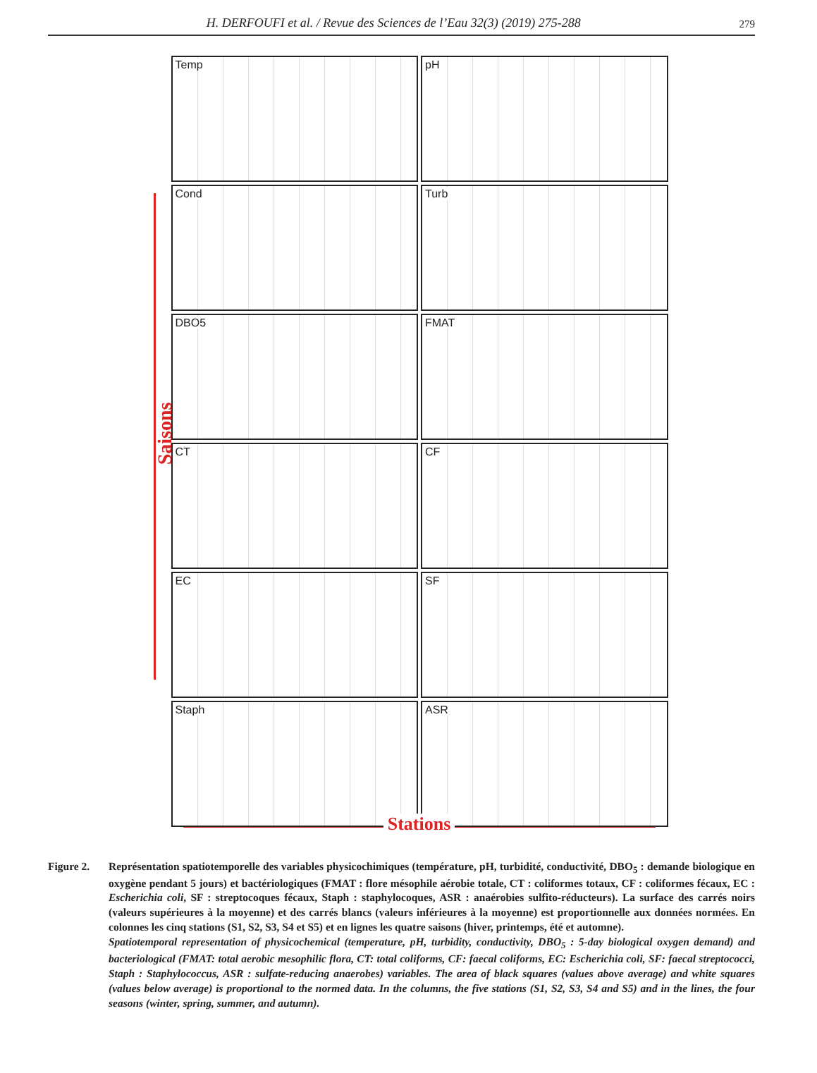H. DERFOUFI et al. / Revue des Sciences de l’Eau 32(3) (2019) 275-288
279
Saisons
Temp
pH
Cond
Turb
DBO5
FMAT
CT
CF
EC
SF
Staph
ASR
Stations
Figure 2. Représentation spatiotemporelle des variables physicochimiques (température, pH, turbidité, conductivité, DBO<sub>5</sub> : demande biologique en oxygène pendant 5 jours) et bactériologiques (FMAT : flore mésophile aérobie totale, CT : coliformes totaux, CF : coliformes fécaux, EC : Escherichia coli, SF : streptocoques fécaux, Staph : staphylocoques, ASR : anaérobies sulfito-réducteurs). La surface des carrés noirs (valeurs supérieures à la moyenne) et des carrés blancs (valeurs inférieures à la moyenne) est proportionnelle aux données normées. En colonnes les cinq stations (S1, S2, S3, S4 et S5) et en lignes les quatre saisons (hiver, printemps, été et automne).
Spatiotemporal representation of physicochemical (temperature, pH, turbidity, conductivity, DBO<sub>5</sub> : 5-day biological oxygen demand) and bacteriological (FMAT: total aerobic mesophilic flora, CT: total coliforms, CF: faecal coliforms, EC: Escherichia coli, SF: faecal streptococci, Staph : Staphylococcus, ASR : sulfate-reducing anaerobes) variables. The area of black squares (values above average) and white squares (values below average) is proportional to the normed data. In the columns, the five stations (S1, S2, S3, S4 and S5) and in the lines, the four seasons (winter, spring, summer, and autumn).